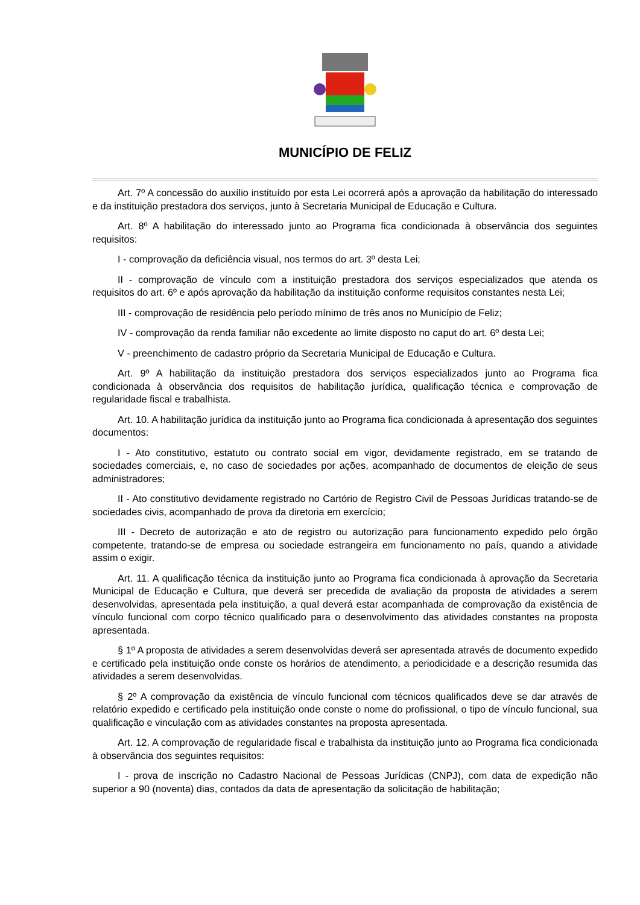MUNICÍPIO DE FELIZ
Art. 7º A concessão do auxílio instituído por esta Lei ocorrerá após a aprovação da habilitação do interessado e da instituição prestadora dos serviços, junto à Secretaria Municipal de Educação e Cultura.
Art. 8º A habilitação do interessado junto ao Programa fica condicionada à observância dos seguintes requisitos:
I - comprovação da deficiência visual, nos termos do art. 3º desta Lei;
II - comprovação de vínculo com a instituição prestadora dos serviços especializados que atenda os requisitos do art. 6º e após aprovação da habilitação da instituição conforme requisitos constantes nesta Lei;
III - comprovação de residência pelo período mínimo de três anos no Município de Feliz;
IV - comprovação da renda familiar não excedente ao limite disposto no caput do art. 6º desta Lei;
V - preenchimento de cadastro próprio da Secretaria Municipal de Educação e Cultura.
Art. 9º A habilitação da instituição prestadora dos serviços especializados junto ao Programa fica condicionada à observância dos requisitos de habilitação jurídica, qualificação técnica e comprovação de regularidade fiscal e trabalhista.
Art. 10. A habilitação jurídica da instituição junto ao Programa fica condicionada à apresentação dos seguintes documentos:
I - Ato constitutivo, estatuto ou contrato social em vigor, devidamente registrado, em se tratando de sociedades comerciais, e, no caso de sociedades por ações, acompanhado de documentos de eleição de seus administradores;
II - Ato constitutivo devidamente registrado no Cartório de Registro Civil de Pessoas Jurídicas tratando-se de sociedades civis, acompanhado de prova da diretoria em exercício;
III - Decreto de autorização e ato de registro ou autorização para funcionamento expedido pelo órgão competente, tratando-se de empresa ou sociedade estrangeira em funcionamento no país, quando a atividade assim o exigir.
Art. 11. A qualificação técnica da instituição junto ao Programa fica condicionada à aprovação da Secretaria Municipal de Educação e Cultura, que deverá ser precedida de avaliação da proposta de atividades a serem desenvolvidas, apresentada pela instituição, a qual deverá estar acompanhada de comprovação da existência de vínculo funcional com corpo técnico qualificado para o desenvolvimento das atividades constantes na proposta apresentada.
§ 1º A proposta de atividades a serem desenvolvidas deverá ser apresentada através de documento expedido e certificado pela instituição onde conste os horários de atendimento, a periodicidade e a descrição resumida das atividades a serem desenvolvidas.
§ 2º A comprovação da existência de vínculo funcional com técnicos qualificados deve se dar através de relatório expedido e certificado pela instituição onde conste o nome do profissional, o tipo de vínculo funcional, sua qualificação e vinculação com as atividades constantes na proposta apresentada.
Art. 12. A comprovação de regularidade fiscal e trabalhista da instituição junto ao Programa fica condicionada à observância dos seguintes requisitos:
I - prova de inscrição no Cadastro Nacional de Pessoas Jurídicas (CNPJ), com data de expedição não superior a 90 (noventa) dias, contados da data de apresentação da solicitação de habilitação;